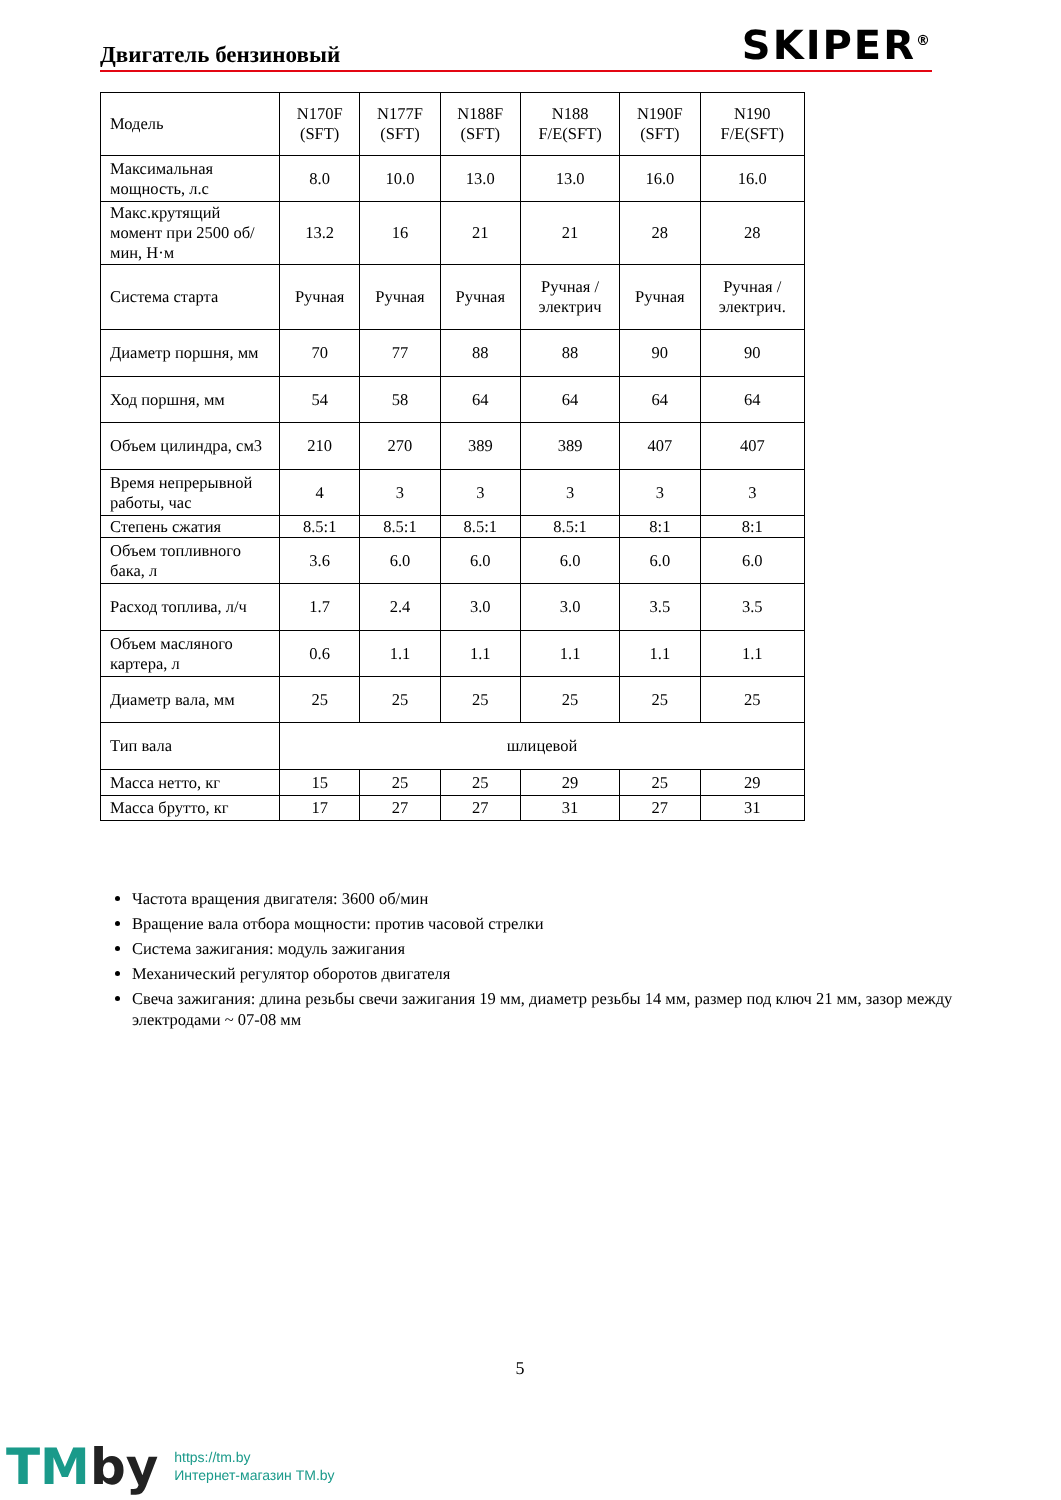Двигатель бензиновый SKIPER<sup>®</sup>
| Модель | N170F (SFT) | N177F (SFT) | N188F (SFT) | N188 F/E(SFT) | N190F (SFT) | N190 F/E(SFT) |
| Максимальная мощность, л.с | 8.0 | 10.0 | 13.0 | 13.0 | 16.0 | 16.0 |
| Макс.крутящий момент при 2500 об/мин, Н·м | 13.2 | 16 | 21 | 21 | 28 | 28 |
| Система старта | Ручная | Ручная | Ручная | Ручная / электрич | Ручная | Ручная / электрич. |
| Диаметр поршня, мм | 70 | 77 | 88 | 88 | 90 | 90 |
| Ход поршня, мм | 54 | 58 | 64 | 64 | 64 | 64 |
| Объем цилиндра, см3 | 210 | 270 | 389 | 389 | 407 | 407 |
| Время непрерывной работы, час | 4 | 3 | 3 | 3 | 3 | 3 |
| Степень сжатия | 8.5:1 | 8.5:1 | 8.5:1 | 8.5:1 | 8:1 | 8:1 |
| Объем топливного бака, л | 3.6 | 6.0 | 6.0 | 6.0 | 6.0 | 6.0 |
| Расход топлива, л/ч | 1.7 | 2.4 | 3.0 | 3.0 | 3.5 | 3.5 |
| Объем масляного картера, л | 0.6 | 1.1 | 1.1 | 1.1 | 1.1 | 1.1 |
| Диаметр вала, мм | 25 | 25 | 25 | 25 | 25 | 25 |
| Тип вала | шлицевой | | | | | |
| Масса нетто, кг | 15 | 25 | 25 | 29 | 25 | 29 |
| Масса брутто, кг | 17 | 27 | 27 | 31 | 27 | 31 |
Частота вращения двигателя: 3600 об/мин
Вращение вала отбора мощности: против часовой стрелки
Система зажигания: модуль зажигания
Механический регулятор оборотов двигателя
Свеча зажигания: длина резьбы свечи зажигания 19 мм, диаметр резьбы 14 мм, размер под ключ 21 мм, зазор между электродами ~ 07-08 мм
5
TMby https://tm.by
Интернет-магазин TM.by